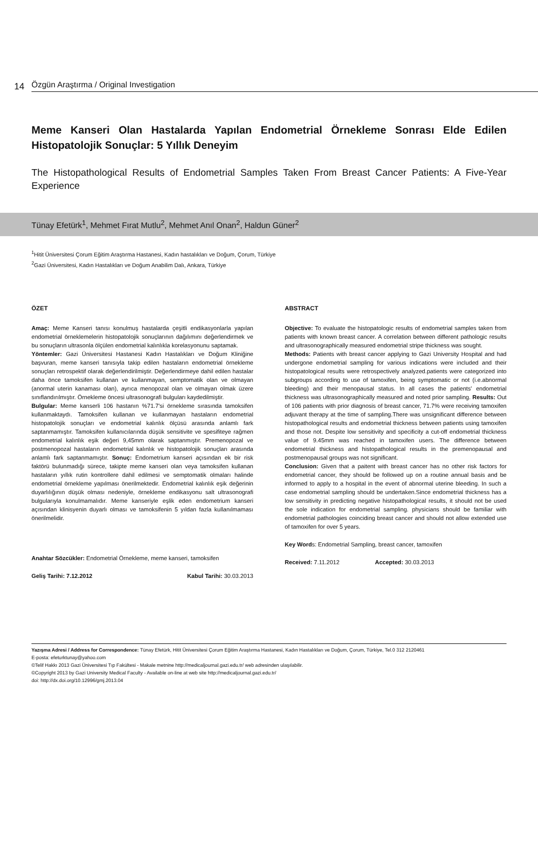14 Özgün Araştırma / Original Investigation
Meme Kanseri Olan Hastalarda Yapılan Endometrial Örnekleme Sonrası Elde Edilen Histopatolojik Sonuçlar: 5 Yıllık Deneyim
The Histopathological Results of Endometrial Samples Taken From Breast Cancer Patients: A Five-Year Experience
Tünay Efetürk<sup>1</sup>, Mehmet Fırat Mutlu<sup>2</sup>, Mehmet Anıl Onan<sup>2</sup>, Haldun Güner<sup>2</sup>
<sup>1</sup> Hitit Üniversitesi Çorum Eğitim Araştırma Hastanesi, Kadın hastalıkları ve Doğum, Çorum, Türkiye
<sup>2</sup> Gazi Üniversitesi, Kadın Hastalıkları ve Doğum Anabilim Dalı, Ankara, Türkiye
ÖZET
Amaç: Meme Kanseri tanısı konulmuş hastalarda çeşitli endikasyonlarla yapılan endometrial örneklemelerin histopatolojik sonuçlarının dağılımını değerlendirmek ve bu sonuçların ultrasonla ölçülen endometrial kalınlıkla korelasyonunu saptamak.
Yöntemler: Gazi Üniversitesi Hastanesi Kadın Hastalıkları ve Doğum Kliniğine başvuran, meme kanseri tanısıyla takip edilen hastaların endometrial örnekleme sonuçları retrospektif olarak değerlendirilmiştir. Değerlendirmeye dahil edilen hastalar daha önce tamoksifen kullanan ve kullanmayan, semptomatik olan ve olmayan (anormal uterin kanaması olan), ayrıca menopozal olan ve olmayan olmak üzere sınıflandırılmıştır. Örnekleme öncesi ultrasonografi bulguları kaydedilmiştir.
Bulgular: Meme kanserli 106 hastanın %71.7'si örnekleme sırasında tamoksifen kullanmaktaydı. Tamoksifen kullanan ve kullanmayan hastaların endometrial histopatolojik sonuçları ve endometrial kalınlık ölçüsü arasında anlamlı fark saptanmamıştır. Tamoksifen kullanıcılarında düşük sensitivite ve spesifiteye rağmen endometrial kalınlık eşik değeri 9,45mm olarak saptanmıştır. Premenopozal ve postmenopozal hastaların endometrial kalınlık ve histopatolojik sonuçları arasında anlamlı fark saptanmamıştır. Sonuç: Endometrium kanseri açısından ek bir risk faktörü bulunmadığı sürece, takipte meme kanseri olan veya tamoksifen kullanan hastaların yıllık rutin kontrollere dahil edilmesi ve semptomatik olmaları halinde endometrial örnekleme yapılması önerilmektedir. Endometrial kalınlık eşik değerinin duyarlılığının düşük olması nedeniyle, örnekleme endikasyonu salt ultrasonografi bulgularıyla konulmamalıdır. Meme kanseriyle eşlik eden endometrium kanseri açısından klinisyenin duyarlı olması ve tamoksifenin 5 yıldan fazla kullanılmaması önerilmelidir.
Anahtar Sözcükler: Endometrial Örnekleme, meme kanseri, tamoksifen
Geliş Tarihi: 7.12.2012 Kabul Tarihi: 30.03.2013
ABSTRACT
Objective: To evaluate the histopatologic results of endometrial samples taken from patients with known breast cancer. A correlation between different pathologic results and ultrasonographically measured endometrial stripe thickness was sought.
Methods: Patients with breast cancer applying to Gazi University Hospital and had undergone endometrial sampling for various indications were included and their histopatological results were retrospectively analyzed.patients were categorized into subgroups according to use of tamoxifen, being symptomatic or not (i.e.abnormal bleeding) and their menopausal status. In all cases the patients' endometrial thickness was ultrasonographically measured and noted prior sampling. Results: Out of 106 patients with prior diagnosis of breast cancer, 71.7% were receiving tamoxifen adjuvant therapy at the time of sampling.There was unsignificant difference between histopathological results and endometrial thickness between patients using tamoxifen and those not. Despite low sensitivity and specificity a cut-off endometrial thickness value of 9.45mm was reached in tamoxifen users. The difference between endometrial thickness and histopathological results in the premenopausal and postmenopausal groups was not significant.
Conclusion: Given that a paitent with breast cancer has no other risk factors for endometrial cancer, they should be followed up on a routine annual basis and be informed to apply to a hospital in the event of abnormal uterine bleeding. In such a case endometrial sampling should be undertaken.Since endometrial thickness has a low sensitivity in predicting negative histopathological results, it should not be used the sole indication for endometrial sampling. physicians should be familiar with endometrial pathologies coinciding breast cancer and should not allow extended use of tamoxifen for over 5 years.
Key Words: Endometrial Sampling, breast cancer, tamoxifen
Received: 7.11.2012 Accepted: 30.03.2013
Yazışma Adresi / Address for Correspondence: Tünay Efetürk, Hitit Üniversitesi Çorum Eğitim Araştırma Hastanesi, Kadın Hastalıkları ve Doğum, Çorum, Türkiye, Tel.0 312 2120461
E-posta: efeturktunay@yahoo.com
©Telif Hakkı 2013 Gazi Üniversitesi Tıp Fakültesi - Makale metnine http://medicaljournal.gazi.edu.tr/ web adresinden ulaşılabilir.
©Copyright 2013 by Gazi University Medical Faculty - Available on-line at web site http://medicaljournal.gazi.edu.tr/
doi: http://dx.doi.org/10.12996/gmj.2013.04